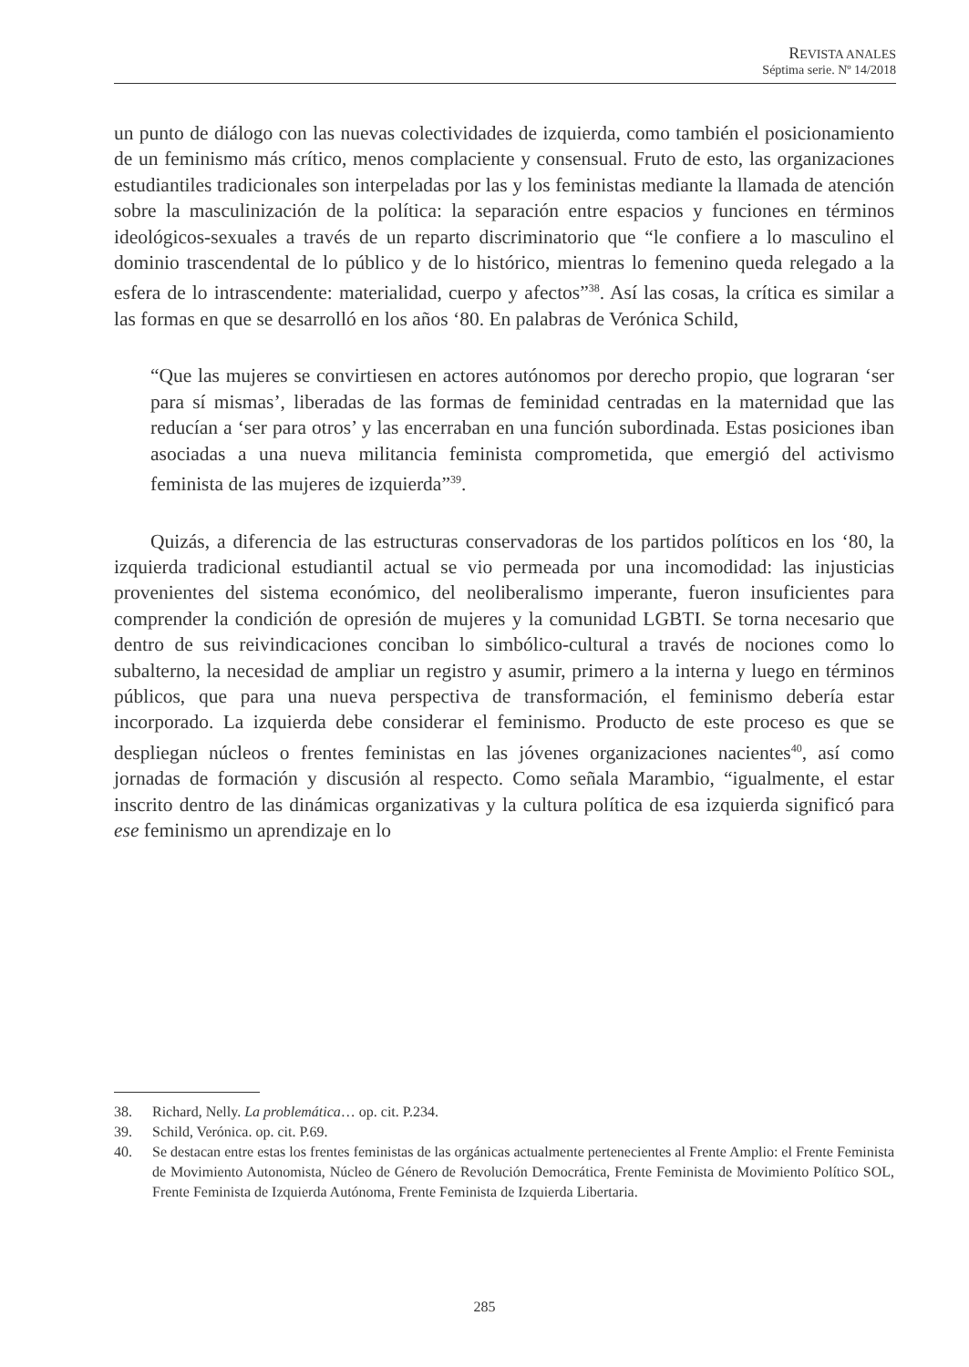REVISTA ANALES
Séptima serie. Nº 14/2018
un punto de diálogo con las nuevas colectividades de izquierda, como también el posicionamiento de un feminismo más crítico, menos complaciente y consensual. Fruto de esto, las organizaciones estudiantiles tradicionales son interpeladas por las y los feministas mediante la llamada de atención sobre la masculinización de la política: la separación entre espacios y funciones en términos ideológicos-sexuales a través de un reparto discriminatorio que “le confiere a lo masculino el dominio trascendental de lo público y de lo histórico, mientras lo femenino queda relegado a la esfera de lo intrascendente: materialidad, cuerpo y afectos”<sup>38</sup>. Así las cosas, la crítica es similar a las formas en que se desarrolló en los años ‘80. En palabras de Verónica Schild,
“Que las mujeres se convirtiesen en actores autónomos por derecho propio, que lograran ‘ser para sí mismas’, liberadas de las formas de feminidad centradas en la maternidad que las reducían a ‘ser para otros’ y las encerraban en una función subordinada. Estas posiciones iban asociadas a una nueva militancia feminista comprometida, que emergió del activismo feminista de las mujeres de izquierda”<sup>39</sup>.
Quizás, a diferencia de las estructuras conservadoras de los partidos políticos en los ‘80, la izquierda tradicional estudiantil actual se vio permeada por una incomodidad: las injusticias provenientes del sistema económico, del neoliberalismo imperante, fueron insuficientes para comprender la condición de opresión de mujeres y la comunidad LGBTI. Se torna necesario que dentro de sus reivindicaciones conciban lo simbólico-cultural a través de nociones como lo subalterno, la necesidad de ampliar un registro y asumir, primero a la interna y luego en términos públicos, que para una nueva perspectiva de transformación, el feminismo debería estar incorporado. La izquierda debe considerar el feminismo. Producto de este proceso es que se despliegan núcleos o frentes feministas en las jóvenes organizaciones nacientes<sup>40</sup>, así como jornadas de formación y discusión al respecto. Como señala Marambio, “igualmente, el estar inscrito dentro de las dinámicas organizativas y la cultura política de esa izquierda significó para ese feminismo un aprendizaje en lo
38. Richard, Nelly. La problemática… op. cit. P.234.
39. Schild, Verónica. op. cit. P.69.
40. Se destacan entre estas los frentes feministas de las orgánicas actualmente pertenecientes al Frente Amplio: el Frente Feminista de Movimiento Autonomista, Núcleo de Género de Revolución Democrática, Frente Feminista de Movimiento Político SOL, Frente Feminista de Izquierda Autónoma, Frente Feminista de Izquierda Libertaria.
285